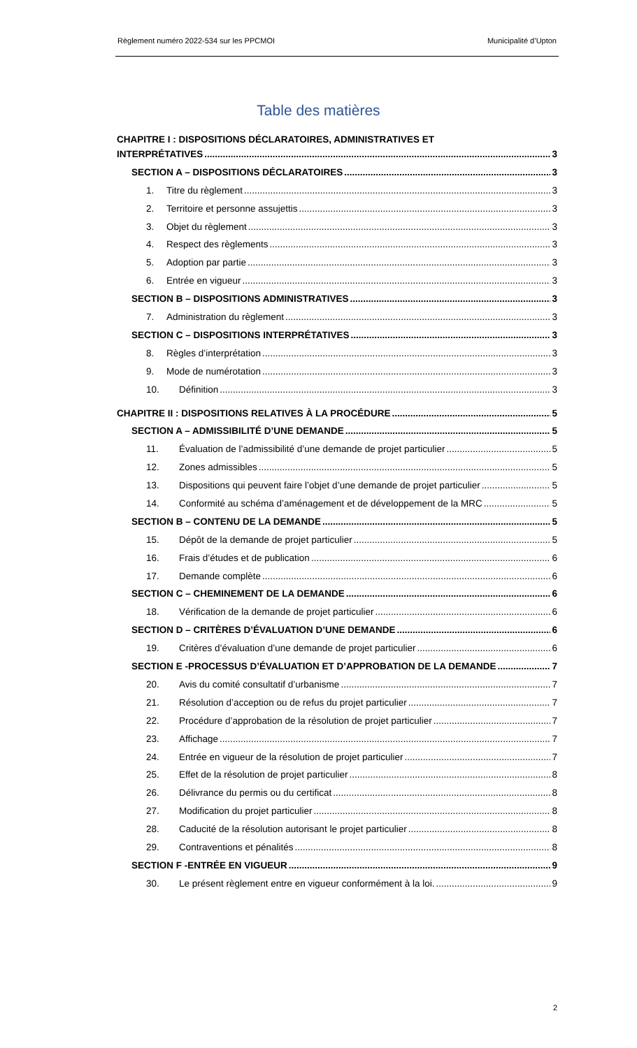Règlement numéro 2022-534 sur les PPCMOI Municipalité d’Upton
Table des matières
CHAPITRE I : DISPOSITIONS DÉCLARATOIRES, ADMINISTRATIVES ET
INTERPRÉTATIVES 3
SECTION A – DISPOSITIONS DÉCLARATOIRES 3
1. Titre du règlement 3
2. Territoire et personne assujettis 3
3. Objet du règlement 3
4. Respect des règlements 3
5. Adoption par partie 3
6. Entrée en vigueur 3
SECTION B – DISPOSITIONS ADMINISTRATIVES 3
7. Administration du règlement 3
SECTION C – DISPOSITIONS INTERPRÉTATIVES 3
8. Règles d’interprétation 3
9. Mode de numérotation 3
10. Définition 3
CHAPITRE II : DISPOSITIONS RELATIVES À LA PROCÉDURE 5
SECTION A – ADMISSIBILITÉ D’UNE DEMANDE 5
11. Évaluation de l’admissibilité d’une demande de projet particulier 5
12. Zones admissibles 5
13. Dispositions qui peuvent faire l’objet d’une demande de projet particulier 5
14. Conformité au schéma d’aménagement et de développement de la MRC 5
SECTION B – CONTENU DE LA DEMANDE 5
15. Dépôt de la demande de projet particulier 5
16. Frais d’études et de publication 6
17. Demande complète 6
SECTION C – CHEMINEMENT DE LA DEMANDE 6
18. Vérification de la demande de projet particulier 6
SECTION D – CRITÈRES D’ÉVALUATION D’UNE DEMANDE 6
19. Critères d’évaluation d’une demande de projet particulier 6
SECTION E -PROCESSUS D’ÉVALUATION ET D’APPROBATION DE LA DEMANDE 7
20. Avis du comité consultatif d’urbanisme 7
21. Résolution d’acception ou de refus du projet particulier 7
22. Procédure d’approbation de la résolution de projet particulier 7
23. Affichage 7
24. Entrée en vigueur de la résolution de projet particulier 7
25. Effet de la résolution de projet particulier 8
26. Délivrance du permis ou du certificat 8
27. Modification du projet particulier 8
28. Caducité de la résolution autorisant le projet particulier 8
29. Contraventions et pénalités 8
SECTION F -ENTRÉE EN VIGUEUR 9
30. Le présent règlement entre en vigueur conformément à la loi. 9
2